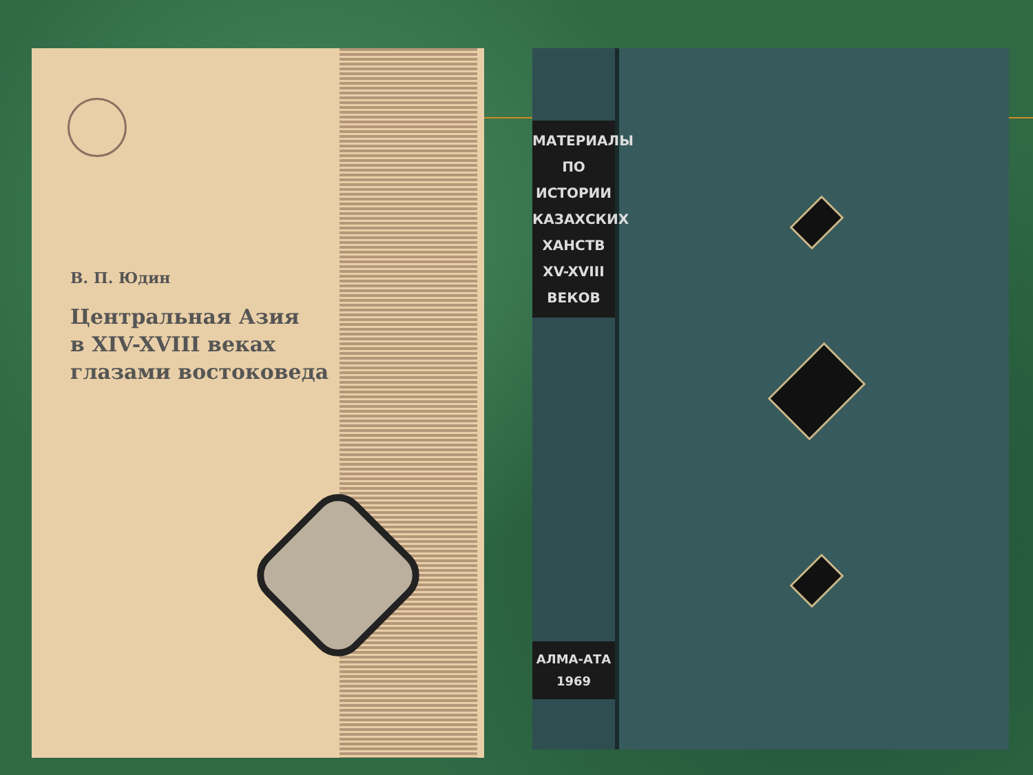В. П. Юдин
Центральная Азия
в XIV-XVIII веках
глазами востоковеда
МАТЕРИАЛЫ
ПО
ИСТОРИИ
КАЗАХСКИХ
ХАНСТВ
XV-XVIII
ВЕКОВ
АЛМА-АТА
1969